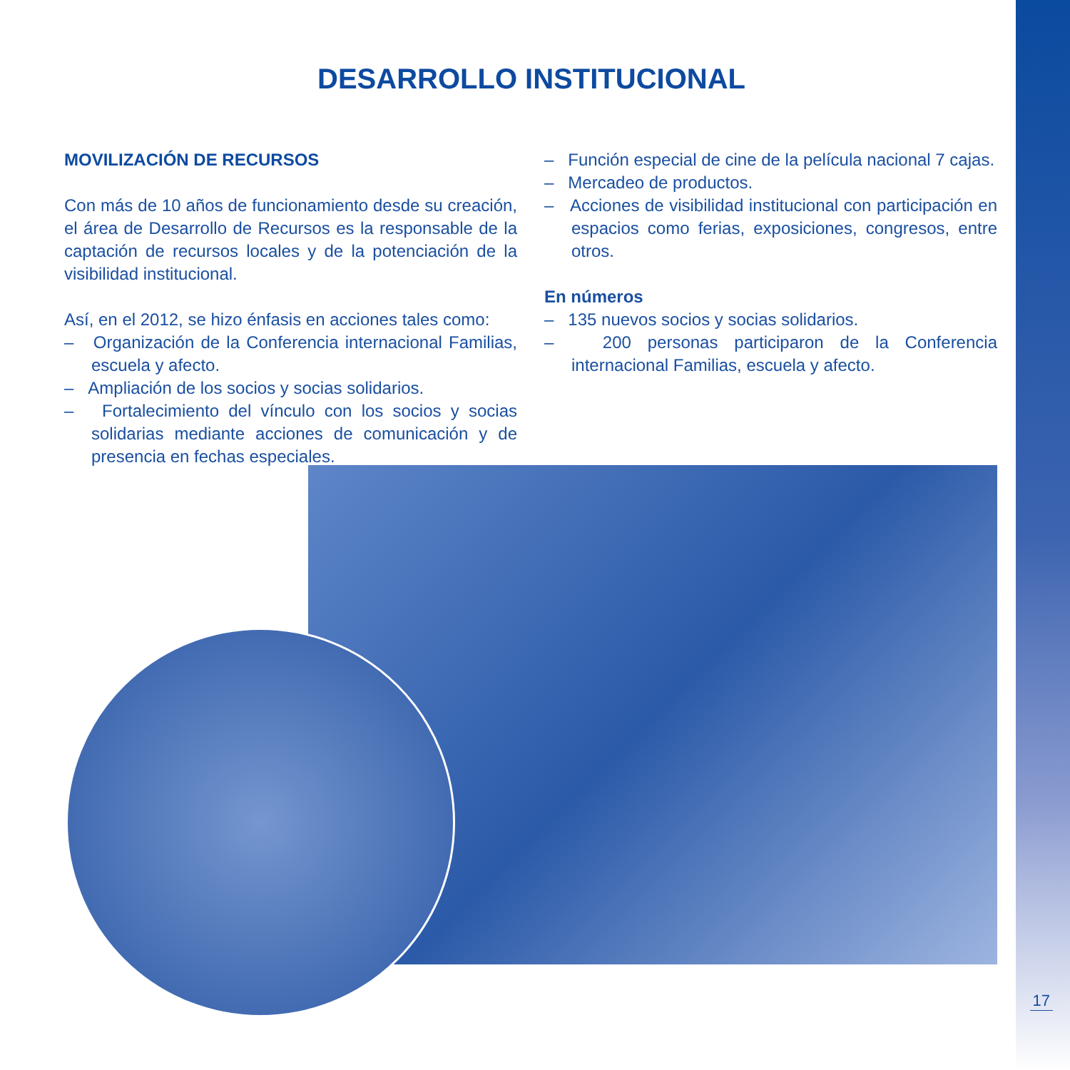DESARROLLO INSTITUCIONAL
MOVILIZACIÓN DE RECURSOS
Con más de 10 años de funcionamiento desde su creación, el área de Desarrollo de Recursos es la responsable de la captación de recursos locales y de la potenciación de la visibilidad institucional.
Así, en el 2012, se hizo énfasis en acciones tales como:
– Organización de la Conferencia internacional Familias, escuela y afecto.
– Ampliación de los socios y socias solidarios.
– Fortalecimiento del vínculo con los socios y socias solidarias mediante acciones de comunicación y de presencia en fechas especiales.
– Función especial de cine de la película nacional 7 cajas.
– Mercadeo de productos.
– Acciones de visibilidad institucional con participación en espacios como ferias, exposiciones, congresos, entre otros.
En números
– 135 nuevos socios y socias solidarios.
– 200 personas participaron de la Conferencia internacional Familias, escuela y afecto.
17